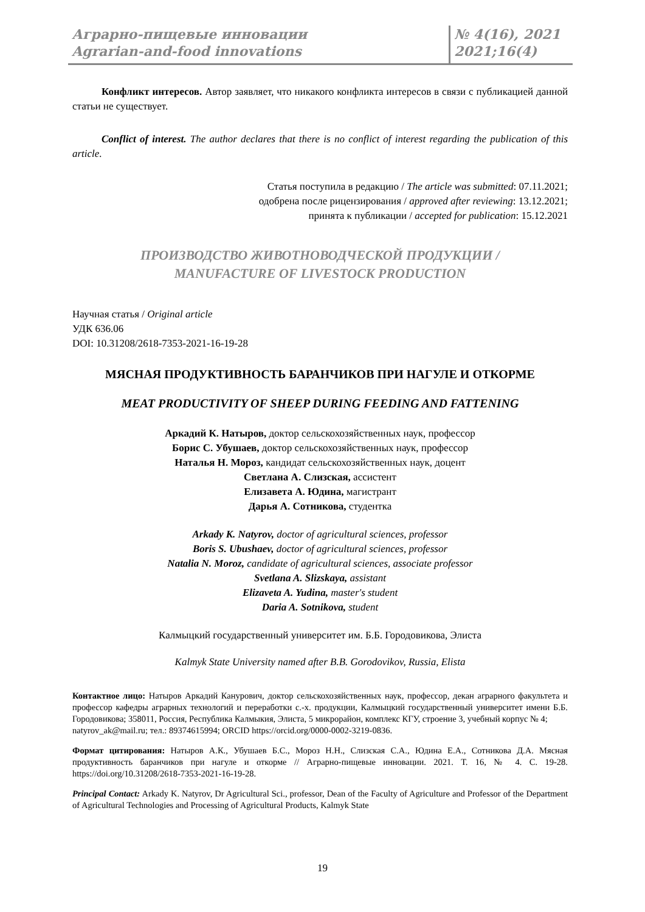Аграрно-пищевые инновации
Agrarian-and-food innovations
№ 4(16), 2021
2021;16(4)
Конфликт интересов. Автор заявляет, что никакого конфликта интересов в связи с публикацией данной статьи не существует.
Conflict of interest. The author declares that there is no conflict of interest regarding the publication of this article.
Статья поступила в редакцию / The article was submitted: 07.11.2021;
одобрена после рицензирования / approved after reviewing: 13.12.2021;
принята к публикации / accepted for publication: 15.12.2021
ПРОИЗВОДСТВО ЖИВОТНОВОДЧЕСКОЙ ПРОДУКЦИИ /
MANUFACTURE OF LIVESTOCK PRODUCTION
Научная статья / Original article
УДК 636.06
DOI: 10.31208/2618-7353-2021-16-19-28
МЯСНАЯ ПРОДУКТИВНОСТЬ БАРАНЧИКОВ ПРИ НАГУЛЕ И ОТКОРМЕ
MEAT PRODUCTIVITY OF SHEEP DURING FEEDING AND FATTENING
Аркадий К. Натыров, доктор сельскохозяйственных наук, профессор
Борис С. Убушаев, доктор сельскохозяйственных наук, профессор
Наталья Н. Мороз, кандидат сельскохозяйственных наук, доцент
Светлана А. Слизская, ассистент
Елизавета А. Юдина, магистрант
Дарья А. Сотникова, студентка
Arkady K. Natyrov, doctor of agricultural sciences, professor
Boris S. Ubushaev, doctor of agricultural sciences, professor
Natalia N. Moroz, candidate of agricultural sciences, associate professor
Svetlana A. Slizskaya, assistant
Elizaveta A. Yudina, master's student
Daria A. Sotnikova, student
Калмыцкий государственный университет им. Б.Б. Городовикова, Элиста
Kalmyk State University named after B.B. Gorodovikov, Russia, Elista
Контактное лицо: Натыров Аркадий Канурович, доктор сельскохозяйственных наук, профессор, декан аграрного факультета и профессор кафедры аграрных технологий и переработки с.-х. продукции, Калмыцкий государственный университет имени Б.Б. Городовикова; 358011, Россия, Республика Калмыкия, Элиста, 5 микрорайон, комплекс КГУ, строение 3, учебный корпус № 4;
natyrov_ak@mail.ru; тел.: 89374615994; ORCID https://orcid.org/0000-0002-3219-0836.
Формат цитирования: Натыров А.К., Убушаев Б.С., Мороз Н.Н., Слизская С.А., Юдина Е.А., Сотникова Д.А. Мясная продуктивность баранчиков при нагуле и откорме // Аграрно-пищевые инновации. 2021. Т. 16, № 4. С. 19-28. https://doi.org/10.31208/2618-7353-2021-16-19-28.
Principal Contact: Arkady K. Natyrov, Dr Agricultural Sci., professor, Dean of the Faculty of Agriculture and Professor of the Department of Agricultural Technologies and Processing of Agricultural Products, Kalmyk State
19